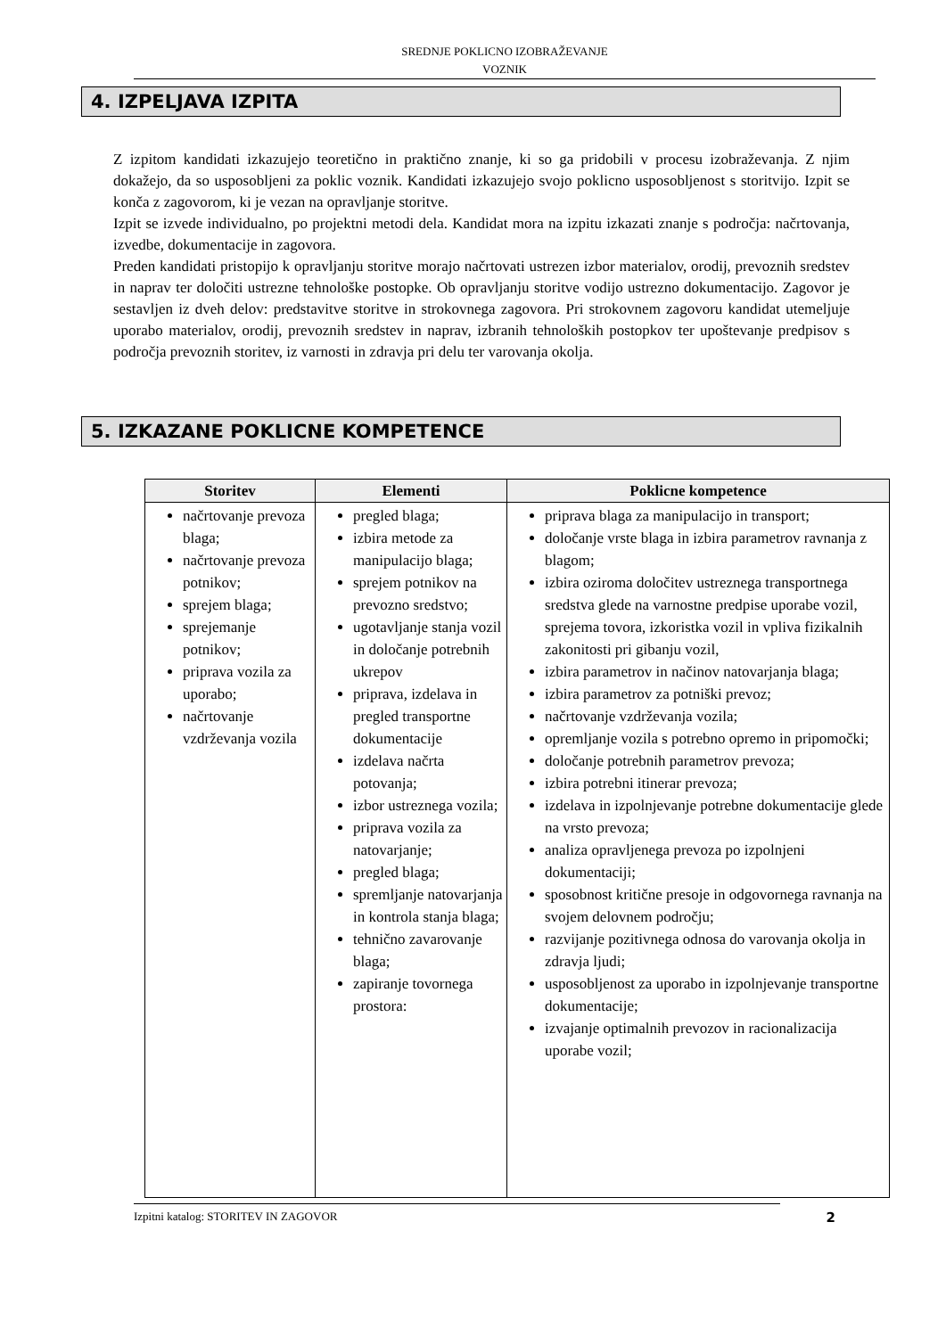SREDNJE POKLICNO IZOBRAŽEVANJE
VOZNIK
4. IZPELJAVA IZPITA
Z izpitom kandidati izkazujejo teoretično in praktično znanje, ki so ga pridobili v procesu izobraževanja. Z njim dokažejo, da so usposobljeni za poklic voznik. Kandidati izkazujejo svojo poklicno usposobljenost s storitvijo. Izpit se konča z zagovorom, ki je vezan na opravljanje storitve.
Izpit se izvede individualno, po projektni metodi dela. Kandidat mora na izpitu izkazati znanje s področja: načrtovanja, izvedbe, dokumentacije in zagovora.
Preden kandidati pristopijo k opravljanju storitve morajo načrtovati ustrezen izbor materialov, orodij, prevoznih sredstev in naprav ter določiti ustrezne tehnološke postopke. Ob opravljanju storitve vodijo ustrezno dokumentacijo. Zagovor je sestavljen iz dveh delov: predstavitve storitve in strokovnega zagovora. Pri strokovnem zagovoru kandidat utemeljuje uporabo materialov, orodij, prevoznih sredstev in naprav, izbranih tehnoloških postopkov ter upoštevanje predpisov s področja prevoznih storitev, iz varnosti in zdravja pri delu ter varovanja okolja.
5. IZKAZANE POKLICNE KOMPETENCE
| Storitev | Elementi | Poklicne kompetence |
| --- | --- | --- |
| načrtovanje prevoza blaga; načrtovanje prevoza potnikov; sprejem blaga; sprejemanje potnikov; priprava vozila za uporabo; načrtovanje vzdrževanja vozila | pregled blaga; izbira metode za manipulacijo blaga; sprejem potnikov na prevozno sredstvo; ugotavljanje stanja vozil in določanje potrebnih ukrepov priprava, izdelava in pregled transportne dokumentacije izdelava načrta potovanja; izbor ustreznega vozila; priprava vozila za natovarjanje; pregled blaga; spremljanje natovarjanja in kontrola stanja blaga; tehnično zavarovanje blaga; zapiranje tovornega prostora: | priprava blaga za manipulacijo in transport; določanje vrste blaga in izbira parametrov ravnanja z blagom; izbira oziroma določitev ustreznega transportnega sredstva glede na varnostne predpise uporabe vozil, sprejema tovora, izkoristka vozil in vpliva fizikalnih zakonitosti pri gibanju vozil, izbira parametrov in načinov natovarjanja blaga; izbira parametrov za potniški prevoz; načrtovanje vzdrževanja vozila; opremljanje vozila s potrebno opremo in pripomočki; določanje potrebnih parametrov prevoza; izbira potrebni itinerar prevoza; izdelava in izpolnjevanje potrebne dokumentacije glede na vrsto prevoza; analiza opravljenega prevoza po izpolnjeni dokumentaciji; sposobnost kritične presoje in odgovornega ravnanja na svojem delovnem področju; razvijanje pozitivnega odnosa do varovanja okolja in zdravja ljudi; usposobljenost za uporabo in izpolnjevanje transportne dokumentacije; izvajanje optimalnih prevozov in racionalizacija uporabe vozil; |
Izpitni katalog: STORITEV IN ZAGOVOR 2